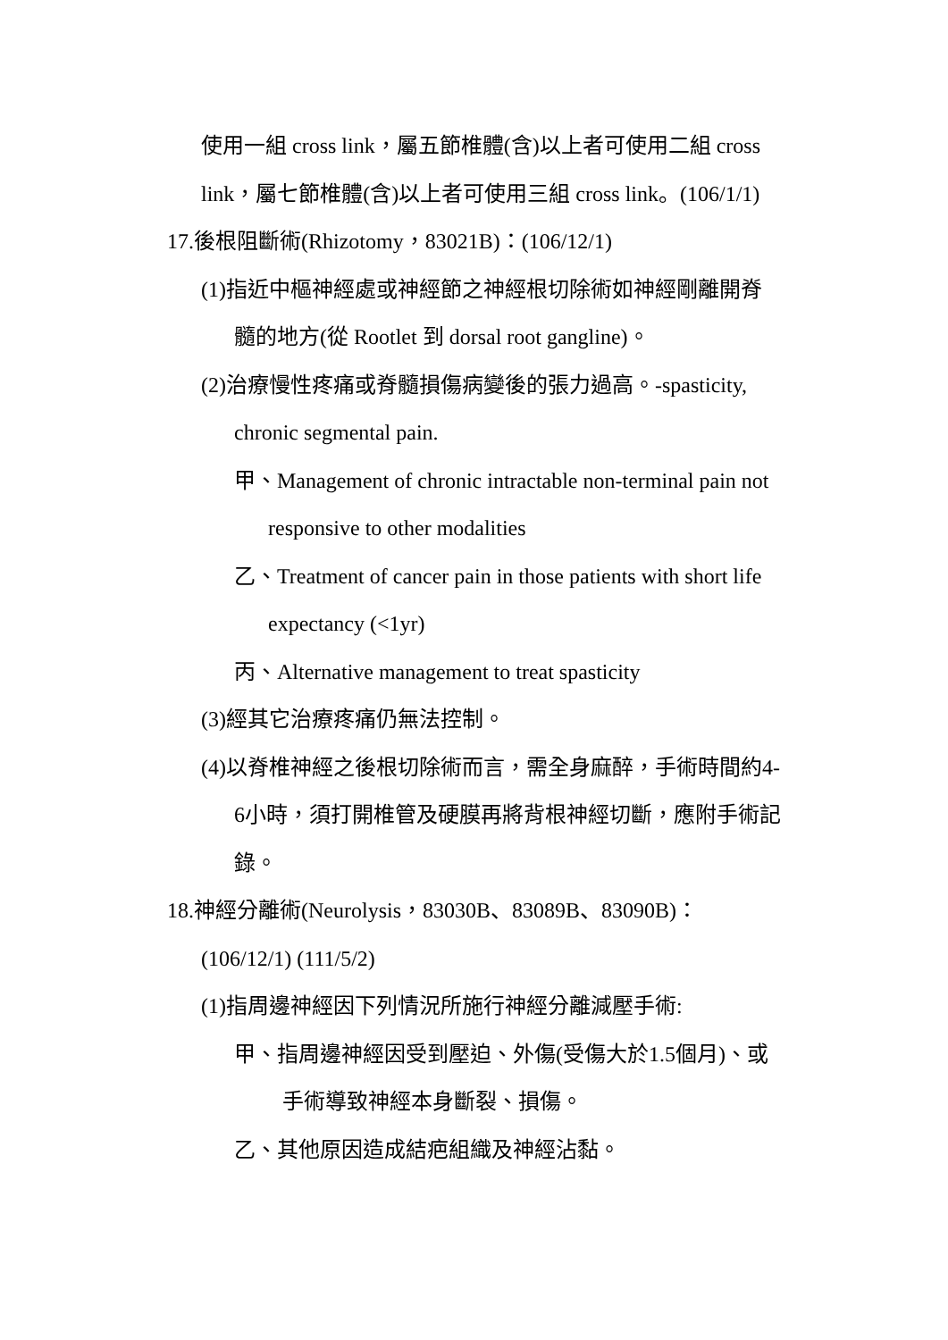使用一組 cross link，屬五節椎體(含)以上者可使用二組 cross
link，屬七節椎體(含)以上者可使用三組 cross link。(106/1/1)
17.後根阻斷術(Rhizotomy，83021B)：(106/12/1)
(1)指近中樞神經處或神經節之神經根切除術如神經剛離開脊
髓的地方(從 Rootlet 到 dorsal root gangline)。
(2)治療慢性疼痛或脊髓損傷病變後的張力過高。-spasticity,
chronic segmental pain.
甲、Management of chronic intractable non-terminal pain not
responsive to other modalities
乙、Treatment of cancer pain in those patients with short life
expectancy (<1yr)
丙、Alternative management to treat spasticity
(3)經其它治療疼痛仍無法控制。
(4)以脊椎神經之後根切除術而言，需全身麻醉，手術時間約4-
6小時，須打開椎管及硬膜再將背根神經切斷，應附手術記
錄。
18.神經分離術(Neurolysis，83030B、83089B、83090B)：
(106/12/1) (111/5/2)
(1)指周邊神經因下列情況所施行神經分離減壓手術:
甲、指周邊神經因受到壓迫、外傷(受傷大於1.5個月)、或
手術導致神經本身斷裂、損傷。
乙、其他原因造成結疤組織及神經沾黏。